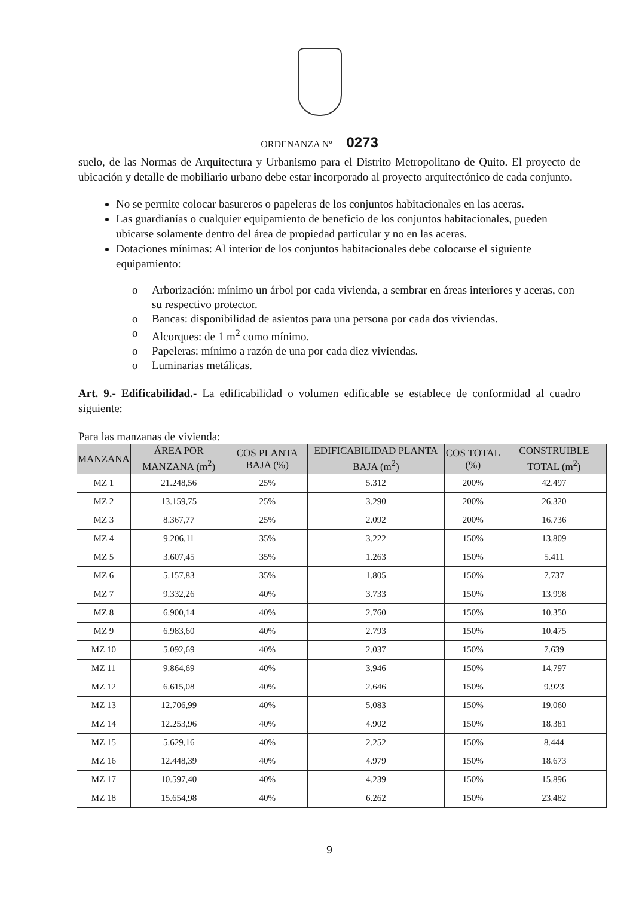ORDENANZA Nº 0273
suelo, de las Normas de Arquitectura y Urbanismo para el Distrito Metropolitano de Quito. El proyecto de ubicación y detalle de mobiliario urbano debe estar incorporado al proyecto arquitectónico de cada conjunto.
No se permite colocar basureros o papeleras de los conjuntos habitacionales en las aceras.
Las guardianías o cualquier equipamiento de beneficio de los conjuntos habitacionales, pueden ubicarse solamente dentro del área de propiedad particular y no en las aceras.
Dotaciones mínimas: Al interior de los conjuntos habitacionales debe colocarse el siguiente equipamiento:
o Arborización: mínimo un árbol por cada vivienda, a sembrar en áreas interiores y aceras, con su respectivo protector.
o Bancas: disponibilidad de asientos para una persona por cada dos viviendas.
o Alcorques: de 1 m<sup>2</sup> como mínimo.
o Papeleras: mínimo a razón de una por cada diez viviendas.
o Luminarias metálicas.
Art. 9.- Edificabilidad.- La edificabilidad o volumen edificable se establece de conformidad al cuadro siguiente:
Para las manzanas de vivienda:
| MANZANA | ÁREA POR MANZANA (m<sup>2</sup>) | COS PLANTA BAJA (%) | EDIFICABILIDAD PLANTA BAJA (m<sup>2</sup>) | COS TOTAL (%) | CONSTRUIBLE TOTAL (m<sup>2</sup>) |
| --- | --- | --- | --- | --- | --- |
| MZ 1 | 21.248,56 | 25% | 5.312 | 200% | 42.497 |
| MZ 2 | 13.159,75 | 25% | 3.290 | 200% | 26.320 |
| MZ 3 | 8.367,77 | 25% | 2.092 | 200% | 16.736 |
| MZ 4 | 9.206,11 | 35% | 3.222 | 150% | 13.809 |
| MZ 5 | 3.607,45 | 35% | 1.263 | 150% | 5.411 |
| MZ 6 | 5.157,83 | 35% | 1.805 | 150% | 7.737 |
| MZ 7 | 9.332,26 | 40% | 3.733 | 150% | 13.998 |
| MZ 8 | 6.900,14 | 40% | 2.760 | 150% | 10.350 |
| MZ 9 | 6.983,60 | 40% | 2.793 | 150% | 10.475 |
| MZ 10 | 5.092,69 | 40% | 2.037 | 150% | 7.639 |
| MZ 11 | 9.864,69 | 40% | 3.946 | 150% | 14.797 |
| MZ 12 | 6.615,08 | 40% | 2.646 | 150% | 9.923 |
| MZ 13 | 12.706,99 | 40% | 5.083 | 150% | 19.060 |
| MZ 14 | 12.253,96 | 40% | 4.902 | 150% | 18.381 |
| MZ 15 | 5.629,16 | 40% | 2.252 | 150% | 8.444 |
| MZ 16 | 12.448,39 | 40% | 4.979 | 150% | 18.673 |
| MZ 17 | 10.597,40 | 40% | 4.239 | 150% | 15.896 |
| MZ 18 | 15.654,98 | 40% | 6.262 | 150% | 23.482 |
9